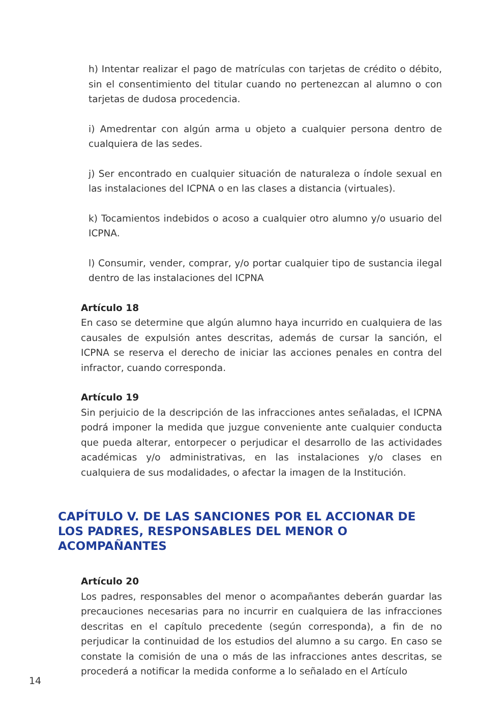h) Intentar realizar el pago de matrículas con tarjetas de crédito o débito, sin el consentimiento del titular cuando no pertenezcan al alumno o con tarjetas de dudosa procedencia.
i) Amedrentar con algún arma u objeto a cualquier persona dentro de cualquiera de las sedes.
j) Ser encontrado en cualquier situación de naturaleza o índole sexual en las instalaciones del ICPNA o en las clases a distancia (virtuales).
k) Tocamientos indebidos o acoso a cualquier otro alumno y/o usuario del ICPNA.
l) Consumir, vender, comprar, y/o portar cualquier tipo de sustancia ilegal dentro de las instalaciones del ICPNA
Artículo 18
En caso se determine que algún alumno haya incurrido en cualquiera de las causales de expulsión antes descritas, además de cursar la sanción, el ICPNA se reserva el derecho de iniciar las acciones penales en contra del infractor, cuando corresponda.
Artículo 19
Sin perjuicio de la descripción de las infracciones antes señaladas, el ICPNA podrá imponer la medida que juzgue conveniente ante cualquier conducta que pueda alterar, entorpecer o perjudicar el desarrollo de las actividades académicas y/o administrativas, en las instalaciones y/o clases en cualquiera de sus modalidades, o afectar la imagen de la Institución.
CAPÍTULO V. DE LAS SANCIONES POR EL ACCIONAR DE LOS PADRES, RESPONSABLES DEL MENOR O ACOMPAÑANTES
Artículo 20
Los padres, responsables del menor o acompañantes deberán guardar las precauciones necesarias para no incurrir en cualquiera de las infracciones descritas en el capítulo precedente (según corresponda), a fin de no perjudicar la continuidad de los estudios del alumno a su cargo. En caso se constate la comisión de una o más de las infracciones antes descritas, se procederá a notificar la medida conforme a lo señalado en el Artículo
14